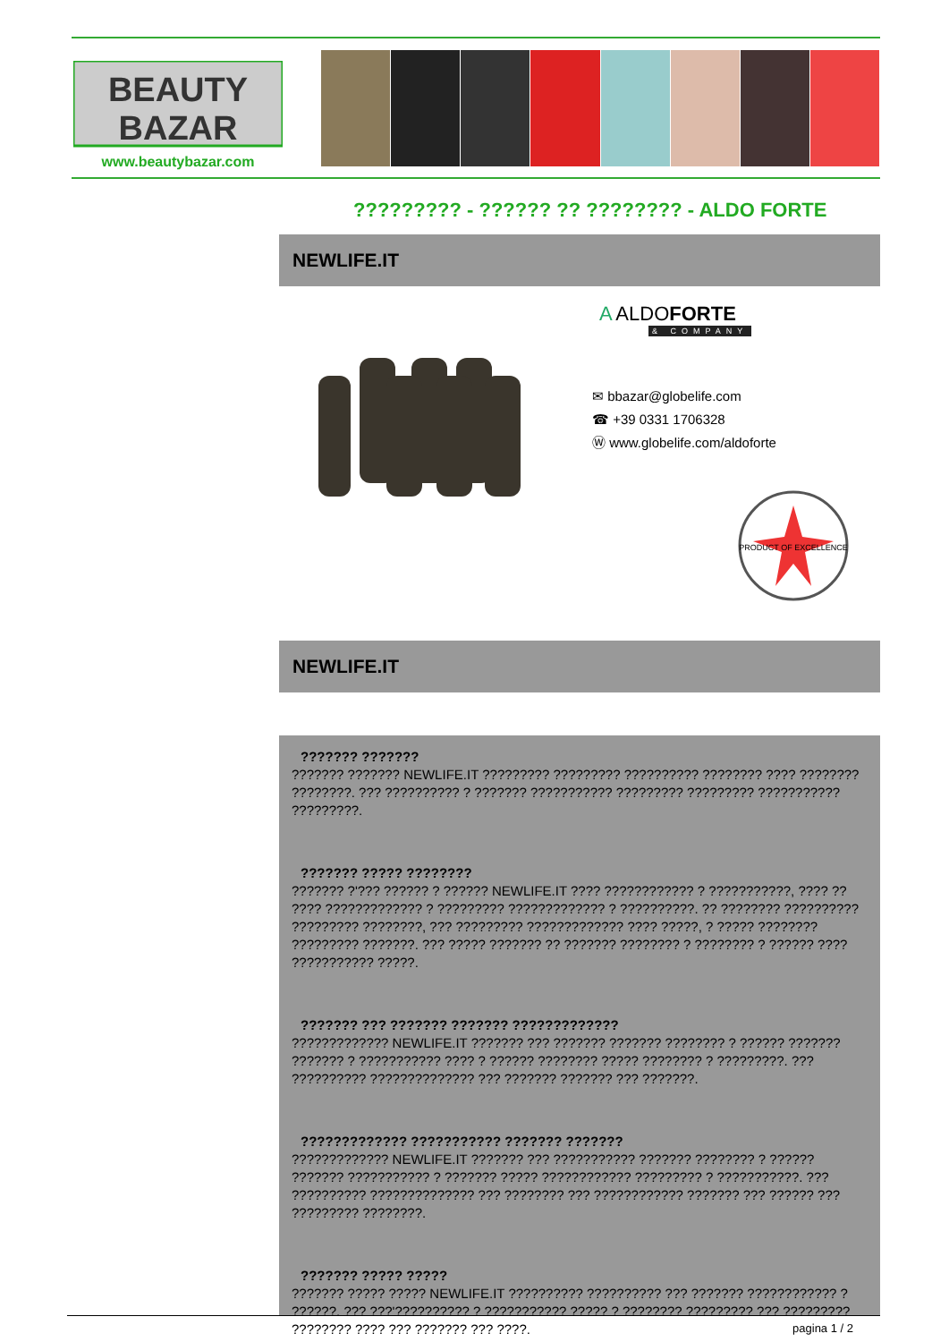BEAUTY
BAZAR
www.beautybazar.com
????????? - ?????? ?? ???????? - ALDO FORTE
NEWLIFE.IT
A ALDOFORTE
& COMPANY
✉ bbazar@globelife.com
☎ +39 0331 1706328
Ⓦ www.globelife.com/aldoforte
PRODUCT OF EXCELLENCE
NEWLIFE.IT
??????? ???????
??????? ??????? NEWLIFE.IT ????????? ????????? ?????????? ???????? ???? ???????? ????????. ??? ?????????? ? ??????? ??????????? ????????? ????????? ??????????? ?????????.
??????? ????? ????????
??????? ?'??? ?????? ? ?????? NEWLIFE.IT ???? ???????????? ? ???????????, ???? ?? ???? ????????????? ? ????????? ????????????? ? ??????????. ?? ???????? ?????????? ????????? ????????, ??? ????????? ????????????? ???? ?????, ? ????? ???????? ????????? ???????. ??? ????? ??????? ?? ??????? ???????? ? ???????? ? ?????? ???? ??????????? ?????.
??????? ??? ??????? ??????? ?????????????
????????????? NEWLIFE.IT ??????? ??? ??????? ??????? ???????? ? ?????? ??????? ??????? ? ??????????? ???? ? ?????? ???????? ????? ???????? ? ?????????. ??? ?????????? ?????????????? ??? ??????? ??????? ??? ???????.
????????????? ??????????? ??????? ???????
????????????? NEWLIFE.IT ??????? ??? ??????????? ??????? ???????? ? ?????? ??????? ??????????? ? ??????? ????? ???????????? ????????? ? ???????????. ??? ?????????? ?????????????? ??? ???????? ??? ???????????? ??????? ??? ?????? ??? ????????? ????????.
??????? ????? ?????
??????? ????? ????? NEWLIFE.IT ?????????? ?????????? ??? ??????? ???????????? ? ??????. ??? ???'?????????? ? ??????????? ????? ? ???????? ????????? ??? ????????? ???????? ???? ??? ??????? ??? ????.
pagina 1 / 2